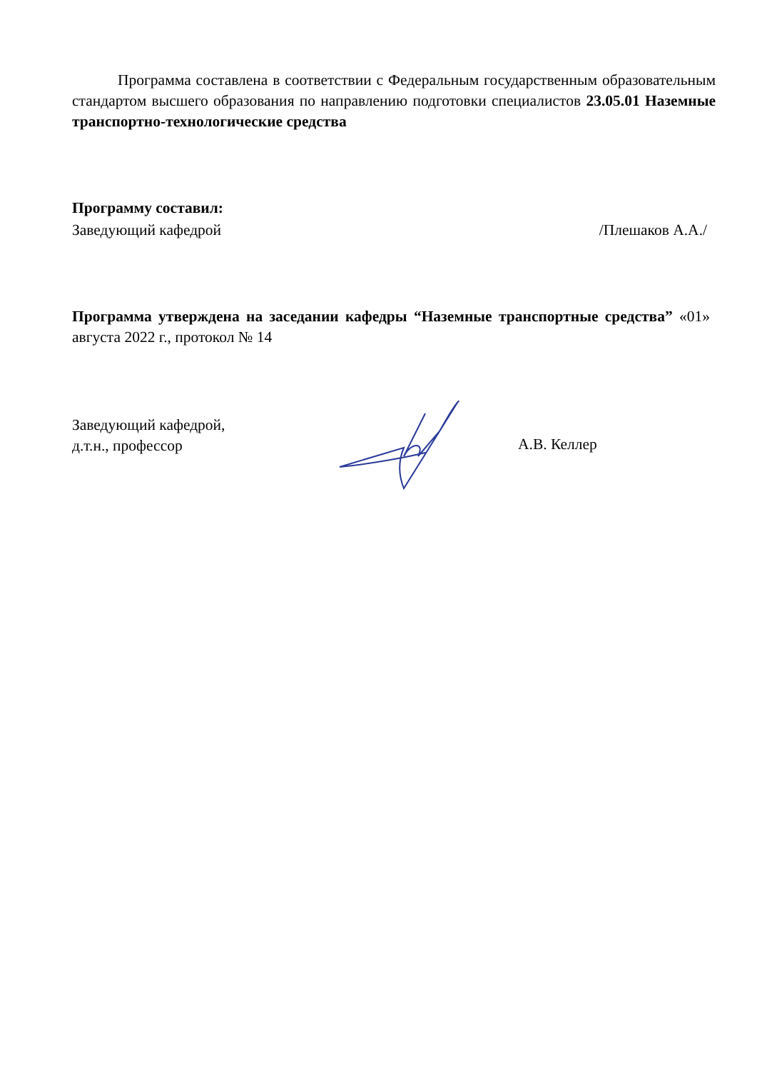Программа составлена в соответствии с Федеральным государственным образовательным стандартом высшего образования по направлению подготовки специалистов 23.05.01 Наземные транспортно-технологические средства
Программу составил:
Заведующий кафедрой /Плешаков А.А./
Программа утверждена на заседании кафедры “Наземные транспортные средства” «01» августа 2022 г., протокол № 14
Заведующий кафедрой,
д.т.н., профессор
А.В. Келлер